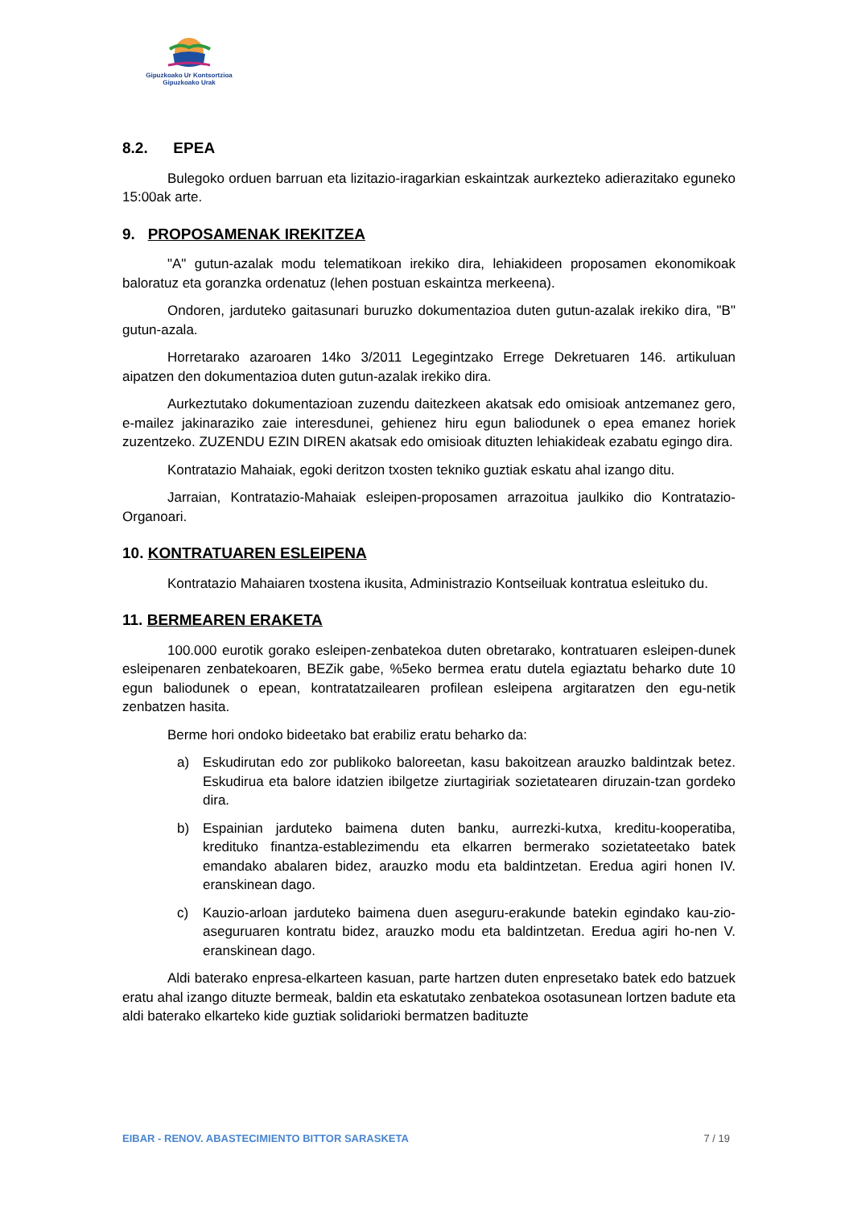Gipuzkoako Ur Kontsortzioa
Gipuzkoako Urak
8.2. EPEA
Bulegoko orduen barruan eta lizitazio-iragarkian eskaintzak aurkezteko adierazitako eguneko 15:00ak arte.
9. PROPOSAMENAK IREKITZEA
"A" gutun-azalak modu telematikoan irekiko dira, lehiakideen proposamen ekonomikoak baloratuz eta goranzka ordenatuz (lehen postuan eskaintza merkeena).
Ondoren, jarduteko gaitasunari buruzko dokumentazioa duten gutun-azalak irekiko dira, "B" gutun-azala.
Horretarako azaroaren 14ko 3/2011 Legegintzako Errege Dekretuaren 146. artikuluan aipatzen den dokumentazioa duten gutun-azalak irekiko dira.
Aurkeztutako dokumentazioan zuzendu daitezkeen akatsak edo omisioak antzemanez gero, e-mailez jakinaraziko zaie interesdunei, gehienez hiru egun baliodunek o epea emanez horiek zuzentzeko. ZUZENDU EZIN DIREN akatsak edo omisioak dituzten lehiakideak ezabatu egingo dira.
Kontratazio Mahaiak, egoki deritzon txosten tekniko guztiak eskatu ahal izango ditu.
Jarraian, Kontratazio-Mahaiak esleipen-proposamen arrazoitua jaulkiko dio Kontratazio-Organoari.
10. KONTRATUAREN ESLEIPENA
Kontratazio Mahaiaren txostena ikusita, Administrazio Kontseiluak kontratua esleituko du.
11. BERMEAREN ERAKETA
100.000 eurotik gorako esleipen-zenbatekoa duten obretarako, kontratuaren esleipen-dunek esleipenaren zenbatekoaren, BEZik gabe, %5eko bermea eratu dutela egiaztatu beharko dute 10 egun baliodunek o epean, kontratatzailearen profilean esleipena argitaratzen den egu-netik zenbatzen hasita.
Berme hori ondoko bideetako bat erabiliz eratu beharko da:
a) Eskudirutan edo zor publikoko baloreetan, kasu bakoitzean arauzko baldintzak betez. Eskudirua eta balore idatzien ibilgetze ziurtagiriak sozietatearen diruzain-tzan gordeko dira.
b) Espainian jarduteko baimena duten banku, aurrezki-kutxa, kreditu-kooperatiba, kredituko finantza-establezimendu eta elkarren bermerako sozietateetako batek emandako abalaren bidez, arauzko modu eta baldintzetan. Eredua agiri honen IV. eranskinean dago.
c) Kauzio-arloan jarduteko baimena duen aseguru-erakunde batekin egindako kau-zio-aseguruaren kontratu bidez, arauzko modu eta baldintzetan. Eredua agiri ho-nen V. eranskinean dago.
Aldi baterako enpresa-elkarteen kasuan, parte hartzen duten enpresetako batek edo batzuek eratu ahal izango dituzte bermeak, baldin eta eskatutako zenbatekoa osotasunean lortzen badute eta aldi baterako elkarteko kide guztiak solidarioki bermatzen badituzte
EIBAR - RENOV. ABASTECIMIENTO BITTOR SARASKETA 7 / 19